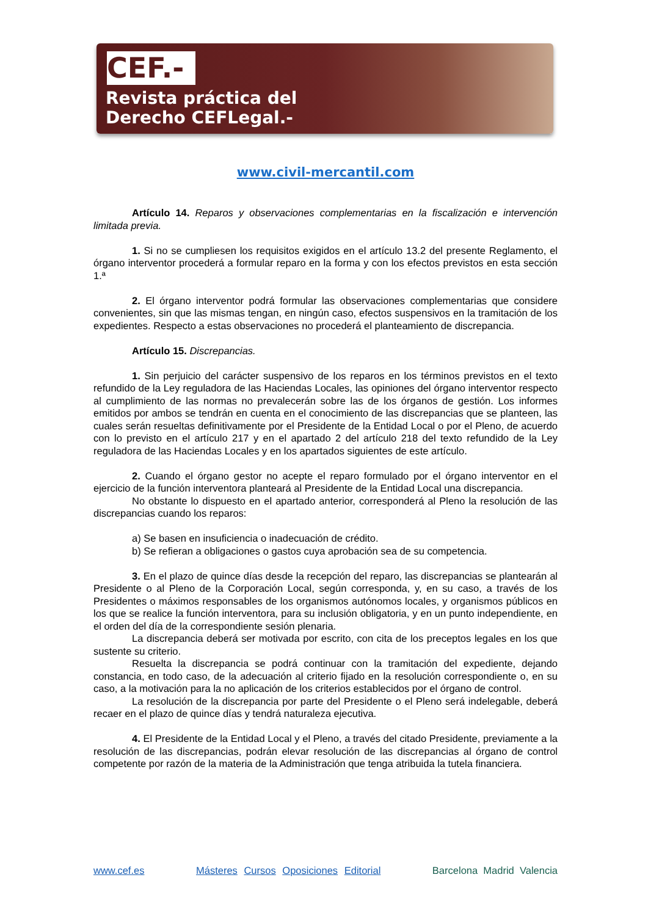CEF.-
Revista práctica del
Derecho CEFLegal.-
www.civil-mercantil.com
Artículo 14. Reparos y observaciones complementarias en la fiscalización e intervención limitada previa.
1. Si no se cumpliesen los requisitos exigidos en el artículo 13.2 del presente Reglamento, el órgano interventor procederá a formular reparo en la forma y con los efectos previstos en esta sección 1.ª
2. El órgano interventor podrá formular las observaciones complementarias que considere convenientes, sin que las mismas tengan, en ningún caso, efectos suspensivos en la tramitación de los expedientes. Respecto a estas observaciones no procederá el planteamiento de discrepancia.
Artículo 15. Discrepancias.
1. Sin perjuicio del carácter suspensivo de los reparos en los términos previstos en el texto refundido de la Ley reguladora de las Haciendas Locales, las opiniones del órgano interventor respecto al cumplimiento de las normas no prevalecerán sobre las de los órganos de gestión. Los informes emitidos por ambos se tendrán en cuenta en el conocimiento de las discrepancias que se planteen, las cuales serán resueltas definitivamente por el Presidente de la Entidad Local o por el Pleno, de acuerdo con lo previsto en el artículo 217 y en el apartado 2 del artículo 218 del texto refundido de la Ley reguladora de las Haciendas Locales y en los apartados siguientes de este artículo.
2. Cuando el órgano gestor no acepte el reparo formulado por el órgano interventor en el ejercicio de la función interventora planteará al Presidente de la Entidad Local una discrepancia.
No obstante lo dispuesto en el apartado anterior, corresponderá al Pleno la resolución de las discrepancias cuando los reparos:
a) Se basen en insuficiencia o inadecuación de crédito.
b) Se refieran a obligaciones o gastos cuya aprobación sea de su competencia.
3. En el plazo de quince días desde la recepción del reparo, las discrepancias se plantearán al Presidente o al Pleno de la Corporación Local, según corresponda, y, en su caso, a través de los Presidentes o máximos responsables de los organismos autónomos locales, y organismos públicos en los que se realice la función interventora, para su inclusión obligatoria, y en un punto independiente, en el orden del día de la correspondiente sesión plenaria.
La discrepancia deberá ser motivada por escrito, con cita de los preceptos legales en los que sustente su criterio.
Resuelta la discrepancia se podrá continuar con la tramitación del expediente, dejando constancia, en todo caso, de la adecuación al criterio fijado en la resolución correspondiente o, en su caso, a la motivación para la no aplicación de los criterios establecidos por el órgano de control.
La resolución de la discrepancia por parte del Presidente o el Pleno será indelegable, deberá recaer en el plazo de quince días y tendrá naturaleza ejecutiva.
4. El Presidente de la Entidad Local y el Pleno, a través del citado Presidente, previamente a la resolución de las discrepancias, podrán elevar resolución de las discrepancias al órgano de control competente por razón de la materia de la Administración que tenga atribuida la tutela financiera.
www.cef.es Másteres Cursos Oposiciones Editorial Barcelona Madrid Valencia